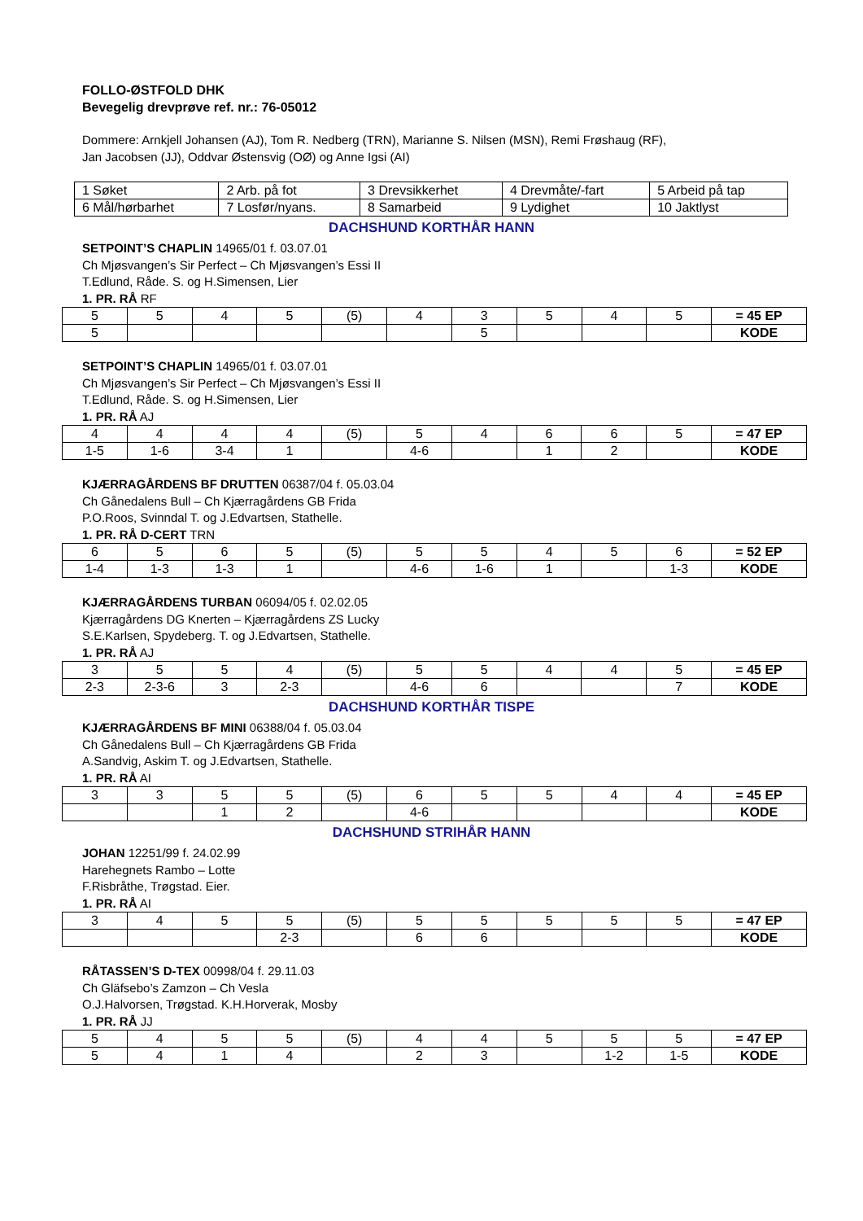FOLLO-ØSTFOLD DHK
Bevegelig drevprøve ref. nr.: 76-05012
Dommere: Arnkjell Johansen (AJ), Tom R. Nedberg (TRN), Marianne S. Nilsen (MSN), Remi Frøshaug (RF),
Jan Jacobsen (JJ), Oddvar Østensvig (OØ) og Anne Igsi (AI)
| 1 Søket | 2 Arb. på fot | 3 Drevsikkerhet | 4 Drevmåte/-fart | 5 Arbeid på tap |
| 6 Mål/hørbarhet | 7 Losfør/nyans. | 8 Samarbeid | 9 Lydighet | 10 Jaktlyst |
DACHSHUND KORTHÅR HANN
SETPOINT’S CHAPLIN 14965/01 f. 03.07.01
Ch Mjøsvangen’s Sir Perfect – Ch Mjøsvangen’s Essi II
T.Edlund, Råde. S. og H.Simensen, Lier
1. PR. RÅ RF
| 5 | 5 | 4 | 5 | (5) | 4 | 3 | 5 | 4 | 5 | = 45 EP |
| 5 | | | | | | 5 | | | | KODE |
SETPOINT’S CHAPLIN 14965/01 f. 03.07.01
Ch Mjøsvangen’s Sir Perfect – Ch Mjøsvangen’s Essi II
T.Edlund, Råde. S. og H.Simensen, Lier
1. PR. RÅ AJ
| 4 | 4 | 4 | 4 | (5) | 5 | 4 | 6 | 6 | 5 | = 47 EP |
| 1-5 | 1-6 | 3-4 | 1 | | 4-6 | | 1 | 2 | | KODE |
KJÆRRAGÅRDENS BF DRUTTEN 06387/04 f. 05.03.04
Ch Gånedalens Bull – Ch Kjærragårdens GB Frida
P.O.Roos, Svinndal T. og J.Edvartsen, Stathelle.
1. PR. RÅ D-CERT TRN
| 6 | 5 | 6 | 5 | (5) | 5 | 5 | 4 | 5 | 6 | = 52 EP |
| 1-4 | 1-3 | 1-3 | 1 | | 4-6 | 1-6 | 1 | | 1-3 | KODE |
KJÆRRAGÅRDENS TURBAN 06094/05 f. 02.02.05
Kjærragårdens DG Knerten – Kjærragårdens ZS Lucky
S.E.Karlsen, Spydeberg. T. og J.Edvartsen, Stathelle.
1. PR. RÅ AJ
| 3 | 5 | 5 | 4 | (5) | 5 | 5 | 4 | 4 | 5 | = 45 EP |
| 2-3 | 2-3-6 | 3 | 2-3 | | 4-6 | 6 | | | 7 | KODE |
DACHSHUND KORTHÅR TISPE
KJÆRRAGÅRDENS BF MINI 06388/04 f. 05.03.04
Ch Gånedalens Bull – Ch Kjærragårdens GB Frida
A.Sandvig, Askim T. og J.Edvartsen, Stathelle.
1. PR. RÅ AI
| 3 | 3 | 5 | 5 | (5) | 6 | 5 | 5 | 4 | 4 | = 45 EP |
| | | 1 | 2 | | 4-6 | | | | | KODE |
DACHSHUND STRIHÅR HANN
JOHAN 12251/99 f. 24.02.99
Harehegnets Rambo – Lotte
F.Risbråthe, Trøgstad. Eier.
1. PR. RÅ AI
| 3 | 4 | 5 | 5 | (5) | 5 | 5 | 5 | 5 | 5 | = 47 EP |
| | | | 2-3 | | 6 | 6 | | | | KODE |
RÅTASSEN’S D-TEX 00998/04 f. 29.11.03
Ch Gläfsebo’s Zamzon – Ch Vesla
O.J.Halvorsen, Trøgstad. K.H.Horverak, Mosby
1. PR. RÅ JJ
| 5 | 4 | 5 | 5 | (5) | 4 | 4 | 5 | 5 | 5 | = 47 EP |
| 5 | 4 | 1 | 4 | | 2 | 3 | | 1-2 | 1-5 | KODE |